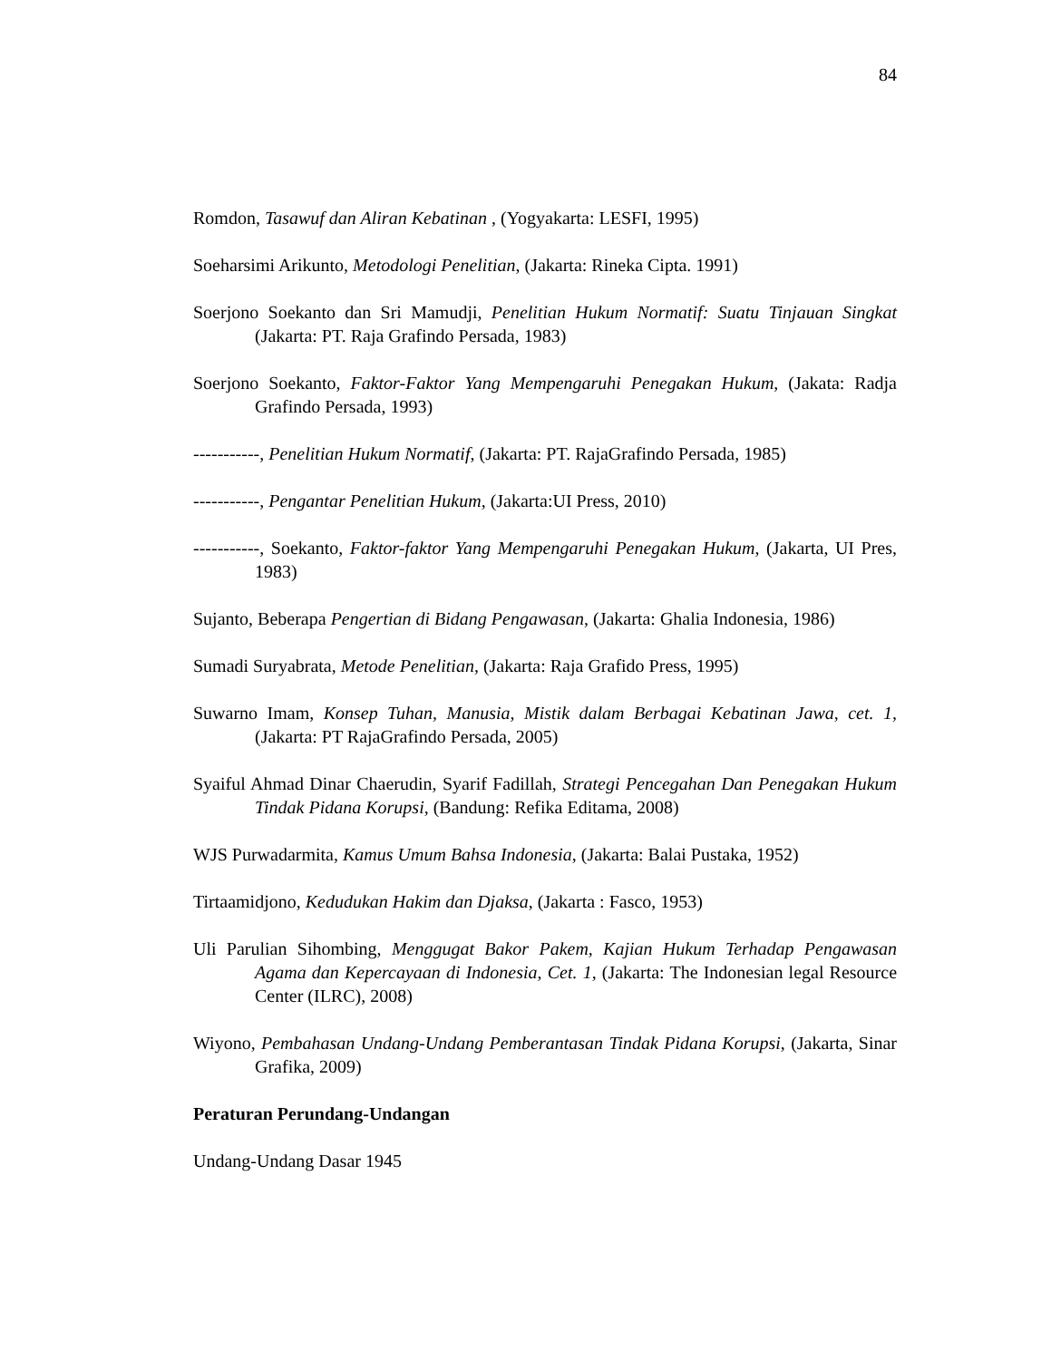84
Romdon, Tasawuf dan Aliran Kebatinan , (Yogyakarta: LESFI, 1995)
Soeharsimi Arikunto, Metodologi Penelitian, (Jakarta: Rineka Cipta. 1991)
Soerjono Soekanto dan Sri Mamudji, Penelitian Hukum Normatif: Suatu Tinjauan Singkat (Jakarta: PT. Raja Grafindo Persada, 1983)
Soerjono Soekanto, Faktor-Faktor Yang Mempengaruhi Penegakan Hukum, (Jakata: Radja Grafindo Persada, 1993)
-----------, Penelitian Hukum Normatif, (Jakarta: PT. RajaGrafindo Persada, 1985)
-----------, Pengantar Penelitian Hukum, (Jakarta:UI Press, 2010)
-----------, Soekanto, Faktor-faktor Yang Mempengaruhi Penegakan Hukum, (Jakarta, UI Pres, 1983)
Sujanto, Beberapa Pengertian di Bidang Pengawasan, (Jakarta: Ghalia Indonesia, 1986)
Sumadi Suryabrata, Metode Penelitian, (Jakarta: Raja Grafido Press, 1995)
Suwarno Imam, Konsep Tuhan, Manusia, Mistik dalam Berbagai Kebatinan Jawa, cet. 1, (Jakarta: PT RajaGrafindo Persada, 2005)
Syaiful Ahmad Dinar Chaerudin, Syarif Fadillah, Strategi Pencegahan Dan Penegakan Hukum Tindak Pidana Korupsi, (Bandung: Refika Editama, 2008)
WJS Purwadarmita, Kamus Umum Bahsa Indonesia, (Jakarta: Balai Pustaka, 1952)
Tirtaamidjono, Kedudukan Hakim dan Djaksa, (Jakarta : Fasco, 1953)
Uli Parulian Sihombing, Menggugat Bakor Pakem, Kajian Hukum Terhadap Pengawasan Agama dan Kepercayaan di Indonesia, Cet. 1, (Jakarta: The Indonesian legal Resource Center (ILRC), 2008)
Wiyono, Pembahasan Undang-Undang Pemberantasan Tindak Pidana Korupsi, (Jakarta, Sinar Grafika, 2009)
Peraturan Perundang-Undangan
Undang-Undang Dasar 1945